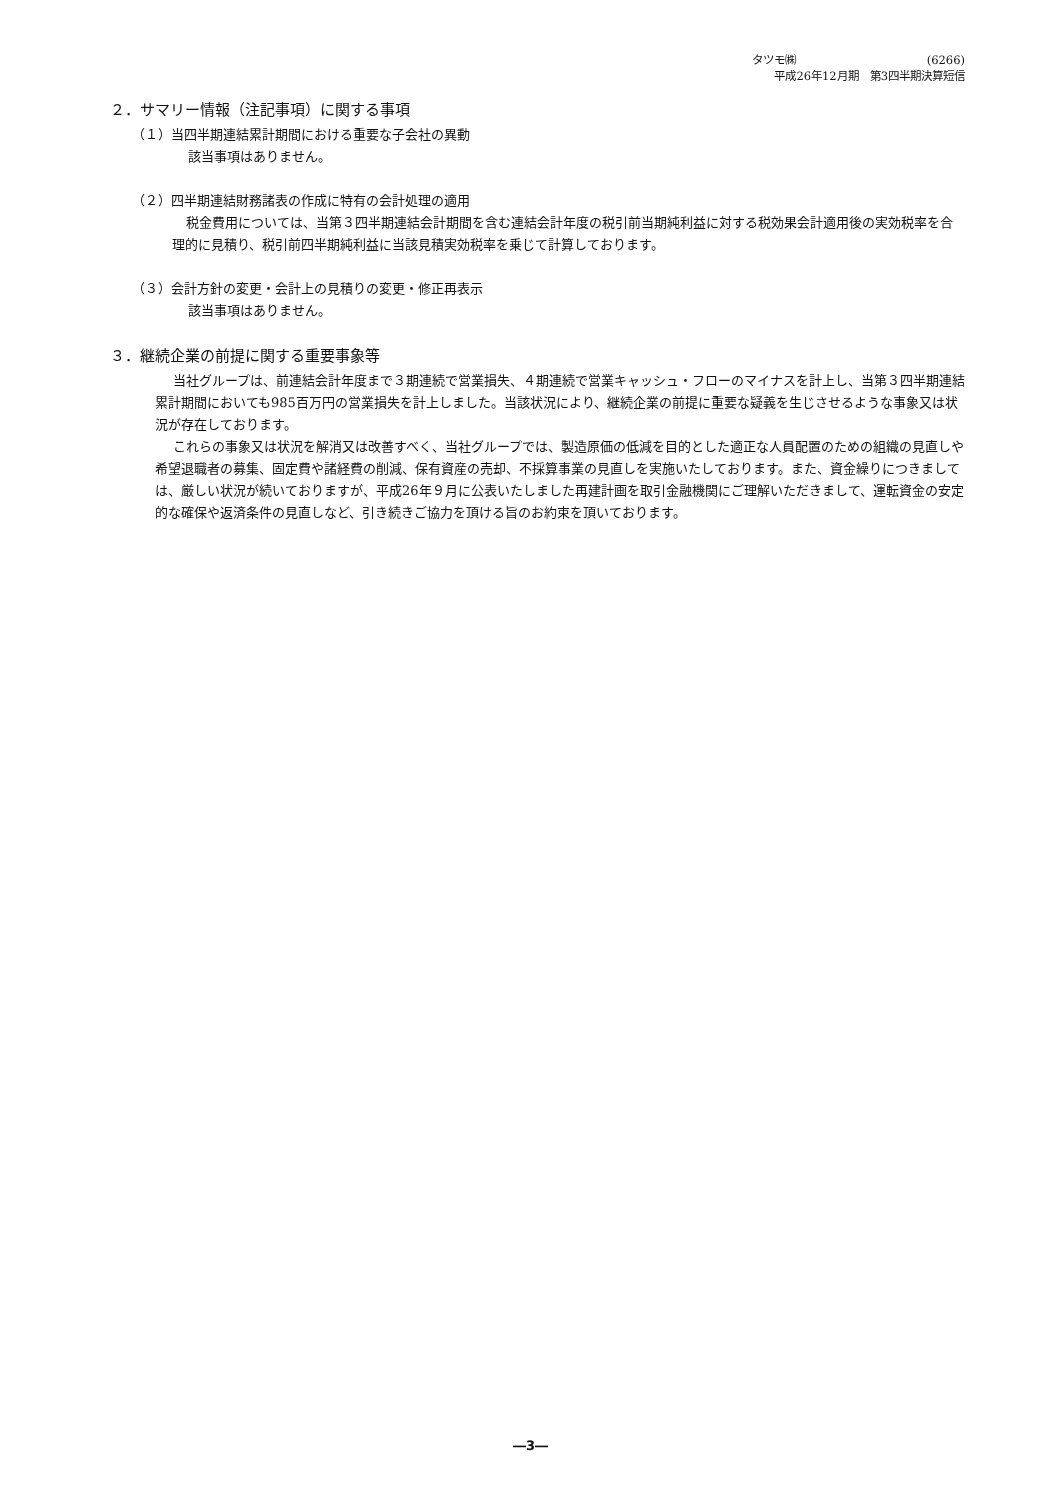タツモ㈱ (6266)
平成26年12月期　第3四半期決算短信
２．サマリー情報（注記事項）に関する事項
（１）当四半期連結累計期間における重要な子会社の異動
該当事項はありません。
（２）四半期連結財務諸表の作成に特有の会計処理の適用
税金費用については、当第３四半期連結会計期間を含む連結会計年度の税引前当期純利益に対する税効果会計適用後の実効税率を合理的に見積り、税引前四半期純利益に当該見積実効税率を乗じて計算しております。
（３）会計方針の変更・会計上の見積りの変更・修正再表示
該当事項はありません。
３．継続企業の前提に関する重要事象等
当社グループは、前連結会計年度まで３期連続で営業損失、４期連続で営業キャッシュ・フローのマイナスを計上し、当第３四半期連結累計期間においても985百万円の営業損失を計上しました。当該状況により、継続企業の前提に重要な疑義を生じさせるような事象又は状況が存在しております。
これらの事象又は状況を解消又は改善すべく、当社グループでは、製造原価の低減を目的とした適正な人員配置のための組織の見直しや希望退職者の募集、固定費や諸経費の削減、保有資産の売却、不採算事業の見直しを実施いたしております。また、資金繰りにつきましては、厳しい状況が続いておりますが、平成26年９月に公表いたしました再建計画を取引金融機関にご理解いただきまして、運転資金の安定的な確保や返済条件の見直しなど、引き続きご協力を頂ける旨のお約束を頂いております。
―3―